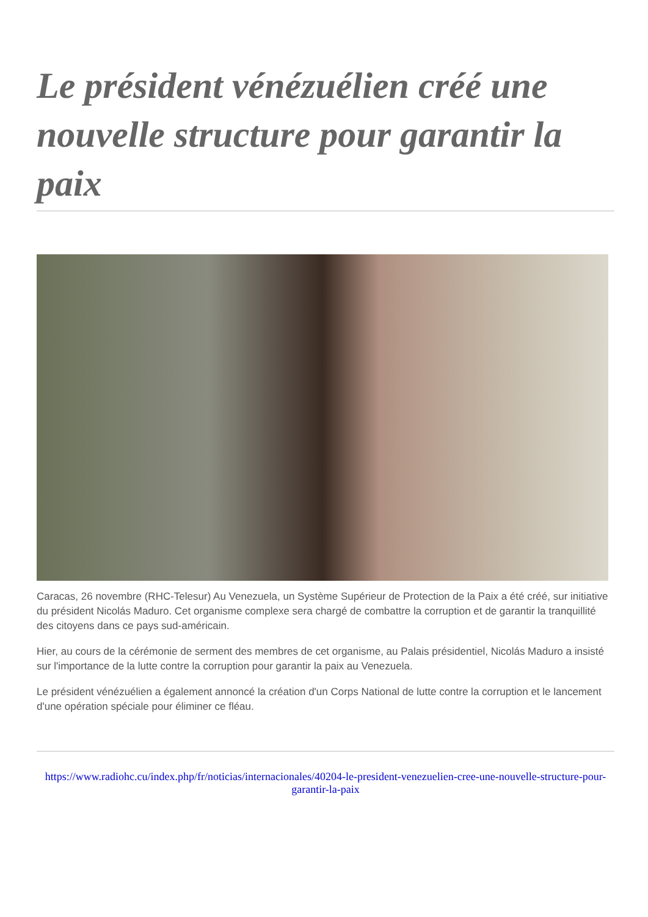Le président vénézuélien créé une nouvelle structure pour garantir la paix
Caracas, 26 novembre (RHC-Telesur) Au Venezuela, un Système Supérieur de Protection de la Paix a été créé, sur initiative du président Nicolás Maduro. Cet organisme complexe sera chargé de combattre la corruption et de garantir la tranquillité des citoyens dans ce pays sud-américain.
Hier, au cours de la cérémonie de serment des membres de cet organisme, au Palais présidentiel, Nicolás Maduro a insisté sur l'importance de la lutte contre la corruption pour garantir la paix au Venezuela.
Le président vénézuélien a également annoncé la création d'un Corps National de lutte contre la corruption et le lancement d'une opération spéciale pour éliminer ce fléau.
https://www.radiohc.cu/index.php/fr/noticias/internacionales/40204-le-president-venezuelien-cree-une-nouvelle-structure-pour-garantir-la-paix